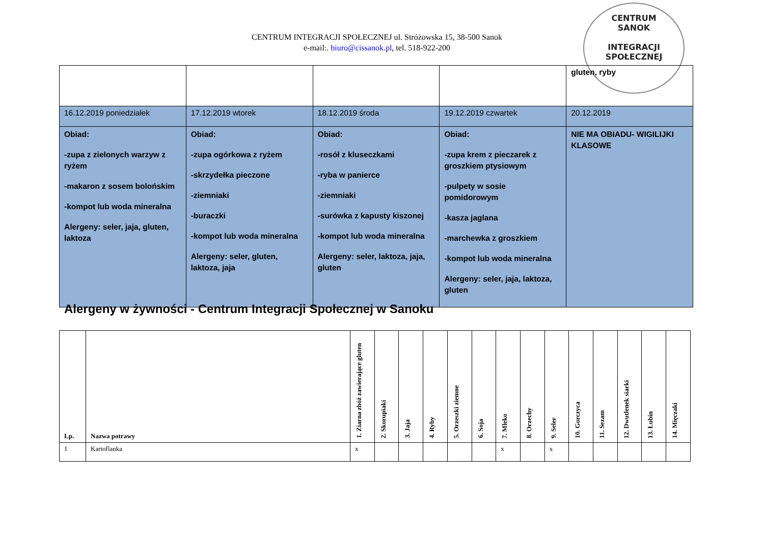CENTRUM INTEGRACJI SPOŁECZNEJ ul. Stróżowska 15, 38-500 Sanok
e-mail:. biuro@cissanok.pl, tel. 518-922-200
CENTRUM
SANOK
INTEGRACJI SPOŁECZNEJ
| | | | | gluten, ryby |
| 16.12.2019 poniedziałek | 17.12.2019 wtorek | 18.12.2019 środa | 19.12.2019 czwartek | 20.12.2019 |
| Obiad: -zupa z zielonych warzyw z ryżem -makaron z sosem bolońskim -kompot lub woda mineralna Alergeny: seler, jaja, gluten, laktoza | Obiad: -zupa ogórkowa z ryżem -skrzydełka pieczone -ziemniaki -buraczki -kompot lub woda mineralna Alergeny: seler, gluten, laktoza, jaja | Obiad: -rosół z kluseczkami -ryba w panierce -ziemniaki -surówka z kapusty kiszonej -kompot lub woda mineralna Alergeny: seler, laktoza, jaja, gluten | Obiad: -zupa krem z pieczarek z groszkiem ptysiowym -pulpety w sosie pomidorowym -kasza jaglana -marchewka z groszkiem -kompot lub woda mineralna Alergeny: seler, jaja, laktoza, gluten | NIE MA OBIADU- WIGILIJKI KLASOWE |
Alergeny w żywności - Centrum Integracji Społecznej w Sanoku
| Lp. | Nazwa potrawy | 1. Ziarna zbóż zawierające gluten | 2. Skorupiaki | 3. Jaja | 4. Ryby | 5. Orzeszki ziemne | 6. Soja | 7. Mleko | 8. Orzechy | 9. Seler | 10. Gorczyca | 11. Sezam | 12. Dwutlenek siarki | 13. Łubin | 14. Mięczaki |
| --- | --- | --- | --- | --- | --- | --- | --- | --- | --- | --- | --- | --- | --- | --- | --- |
| 1 | Kartoflanka | x | | | | | | x | | x | | | | | |